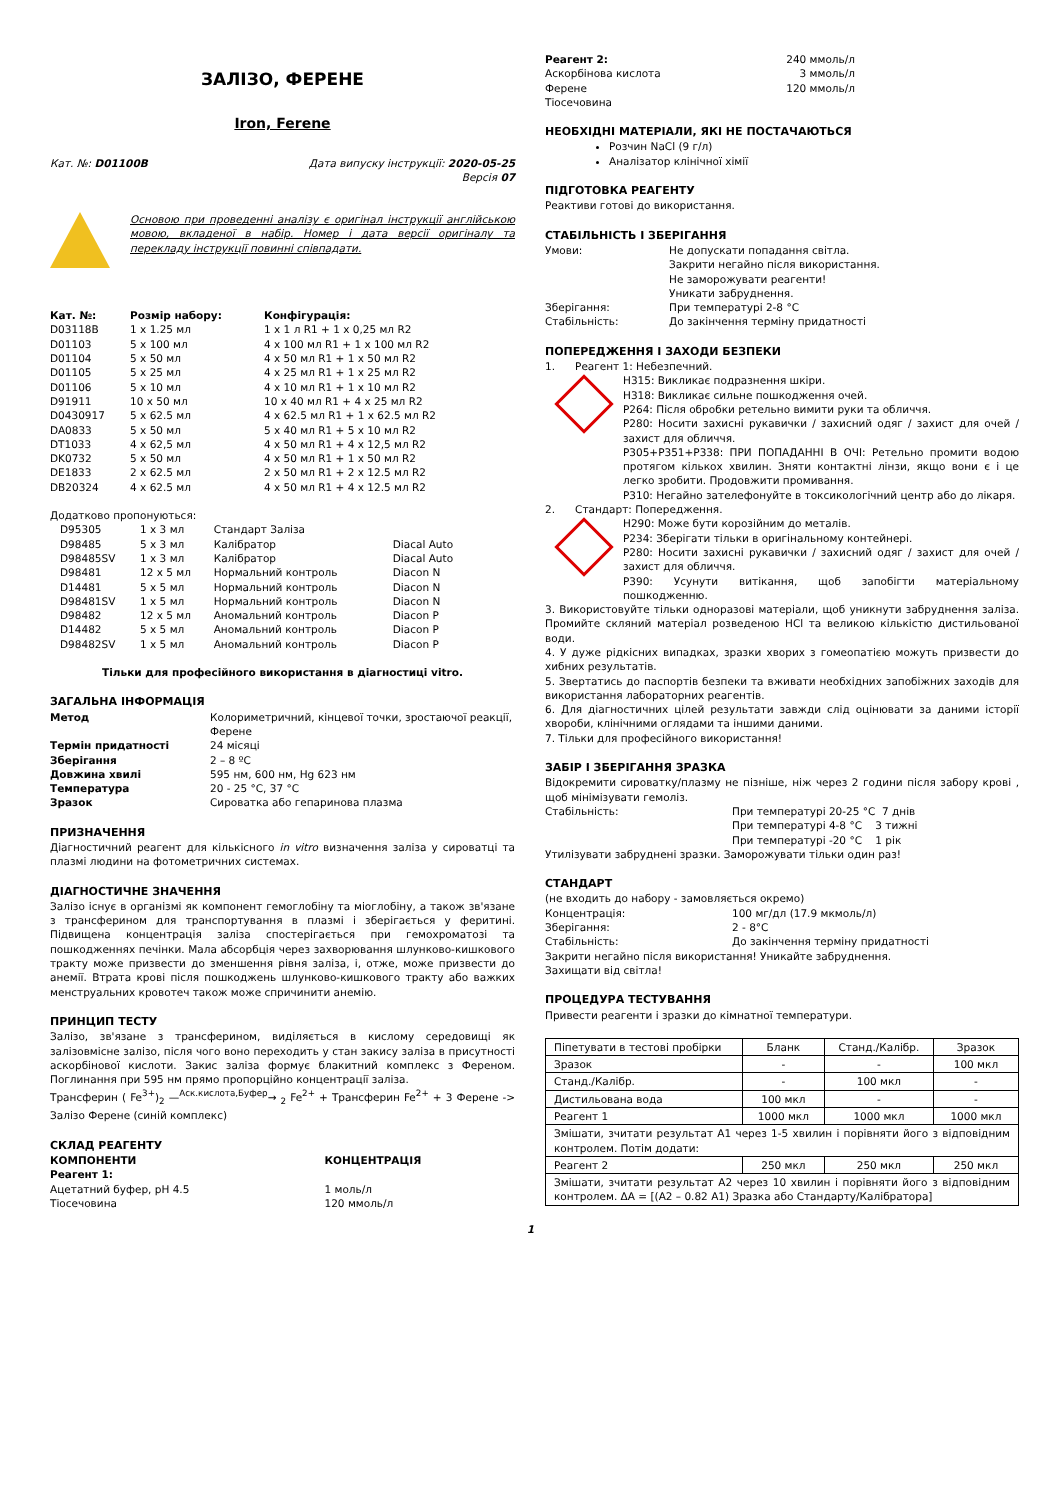ЗАЛІЗО, ФЕРЕНЕ
Iron, Ferene
Кат. №: D01100B Дата випуску інструкції: 2020-05-25
Версія 07
Основою при проведенні аналізу є оригінал інструкції англійською мовою, вкладеної в набір. Номер і дата версії оригіналу та перекладу інструкції повинні співпадати.
| Кат. №: | Розмір набору: | Конфігурація: |
| --- | --- | --- |
| D03118B | 1 x 1.25 мл | 1 x 1 л R1 + 1 x 0,25 мл R2 |
| D01103 | 5 x 100 мл | 4 x 100 мл R1 + 1 x 100 мл R2 |
| D01104 | 5 x 50 мл | 4 x 50 мл R1 + 1 x 50 мл R2 |
| D01105 | 5 x 25 мл | 4 x 25 мл R1 + 1 x 25 мл R2 |
| D01106 | 5 x 10 мл | 4 x 10 мл R1 + 1 x 10 мл R2 |
| D91911 | 10 x 50 мл | 10 x 40 мл R1 + 4 x 25 мл R2 |
| D0430917 | 5 x 62.5 мл | 4 x 62.5 мл R1 + 1 x 62.5 мл R2 |
| DA0833 | 5 x 50 мл | 5 x 40 мл R1 + 5 x 10 мл R2 |
| DT1033 | 4 x 62,5 мл | 4 x 50 мл R1 + 4 x 12,5 мл R2 |
| DK0732 | 5 x 50 мл | 4 x 50 мл R1 + 1 x 50 мл R2 |
| DE1833 | 2 x 62.5 мл | 2 x 50 мл R1 + 2 x 12.5 мл R2 |
| DB20324 | 4 x 62.5 мл | 4 x 50 мл R1 + 4 x 12.5 мл R2 |
Додатково пропонуються:
| D95305 | 1 x 3 мл | Стандарт Заліза | |
| D98485 | 5 x 3 мл | Калібратор | Diacal Auto |
| D98485SV | 1 x 3 мл | Калібратор | Diacal Auto |
| D98481 | 12 x 5 мл | Нормальний контроль | Diacon N |
| D14481 | 5 x 5 мл | Нормальний контроль | Diacon N |
| D98481SV | 1 x 5 мл | Нормальний контроль | Diacon N |
| D98482 | 12 x 5 мл | Аномальний контроль | Diacon P |
| D14482 | 5 x 5 мл | Аномальний контроль | Diacon P |
| D98482SV | 1 x 5 мл | Аномальний контроль | Diacon P |
Тільки для професійного використання в діагностиці vitro.
ЗАГАЛЬНА ІНФОРМАЦІЯ
| Метод | Колориметричний, кінцевої точки, зростаючої реакції, Ферене |
| Термін придатності | 24 місяці |
| Зберігання | 2 – 8 ºC |
| Довжина хвилі | 595 нм, 600 нм, Hg 623 нм |
| Температура | 20 - 25 °C, 37 °C |
| Зразок | Сироватка або гепаринова плазма |
ПРИЗНАЧЕННЯ
Діагностичний реагент для кількісного in vitro визначення заліза у сироватці та плазмі людини на фотометричних системах.
ДІАГНОСТИЧНЕ ЗНАЧЕННЯ
Залізо існує в організмі як компонент гемоглобіну та міоглобіну, а також зв'язане з трансферином для транспортування в плазмі і зберігається у феритині. Підвищена концентрація заліза спостерігається при гемохроматозі та пошкодженнях печінки. Мала абсорбція через захворювання шлунково-кишкового тракту може призвести до зменшення рівня заліза, і, отже, може призвести до анемії. Втрата крові після пошкоджень шлунково-кишкового тракту або важких менструальних кровотеч також може спричинити анемію.
ПРИНЦИП ТЕСТУ
Залізо, зв'язане з трансферином, виділяється в кислому середовищі як залізовмісне залізо, після чого воно переходить у стан закису заліза в присутності аскорбінової кислоти. Закис заліза формує блакитний комплекс з Ференом. Поглинання при 595 нм прямо пропорційно концентрації заліза.
Трансферин ( Fe<sup>3+</sup>)<sub>2</sub> —<sup>Аск.кислота,Буфер</sup>→ <sub>2</sub> Fe<sup>2+</sup> + Трансферин Fe<sup>2+</sup> + 3 Ферене -> Залізо Ференe (синій комплекс)
СКЛАД РЕАГЕНТУ
| КОМПОНЕНТИ | КОНЦЕНТРАЦІЯ |
| --- | --- |
| Реагент 1: | |
| Ацетатний буфер, pH 4.5 | 1 моль/л |
| Тіосечовина | 120 ммоль/л |
| Реагент 2: | 240 ммоль/л |
| Аскорбінова кислота | 3 ммоль/л |
| Ферене | 120 ммоль/л |
| Тіосечовина | |
НЕОБХІДНІ МАТЕРІАЛИ, ЯКІ НЕ ПОСТАЧАЮТЬСЯ
Розчин NaCl (9 г/л)
Аналізатор клінічної хімії
ПІДГОТОВКА РЕАГЕНТУ
Реактиви готові до використання.
СТАБІЛЬНІСТЬ І ЗБЕРІГАННЯ
| Умови: | Не допускати попадання світла. Закрити негайно після використання. Не заморожувати реагенти! Уникати забруднення. |
| Зберігання: | При температурі 2-8 °C |
| Стабільність: | До закінчення терміну придатності |
ПОПЕРЕДЖЕННЯ І ЗАХОДИ БЕЗПЕКИ
1. Реагент 1: Небезпечний.
H315: Викликає подразнення шкіри.
H318: Викликає сильне пошкодження очей.
P264: Після обробки ретельно вимити руки та обличчя.
P280: Носити захисні рукавички / захисний одяг / захист для очей / захист для обличчя.
P305+P351+P338: ПРИ ПОПАДАННІ В ОЧІ: Ретельно промити водою протягом кількох хвилин. Зняти контактні лінзи, якщо вони є і це легко зробити. Продовжити промивання.
P310: Негайно зателефонуйте в токсикологічний центр або до лікаря.
2. Стандарт: Попередження.
H290: Може бути корозійним до металів.
P234: Зберігати тільки в оригінальному контейнері.
P280: Носити захисні рукавички / захисний одяг / захист для очей / захист для обличчя.
P390: Усунути витікання, щоб запобігти матеріальному пошкодженню.
3. Використовуйте тільки одноразові матеріали, щоб уникнути забруднення заліза. Промийте скляний матеріал розведеною HCl та великою кількістю дистильованої води.
4. У дуже рідкісних випадках, зразки хворих з гомеопатією можуть призвести до хибних результатів.
5. Звертатись до паспортів безпеки та вживати необхідних запобіжних заходів для використання лабораторних реагентів.
6. Для діагностичних цілей результати завжди слід оцінювати за даними історії хвороби, клінічними оглядами та іншими даними.
7. Тільки для професійного використання!
ЗАБІР І ЗБЕРІГАННЯ ЗРАЗКА
Відокремити сироватку/плазму не пізніше, ніж через 2 години після забору крові , щоб мінімізувати гемоліз.
| Стабільність: | При температурі 20-25 °C 7 днів При температурі 4-8 °C 3 тижні При температурі -20 °C 1 рік |
Утилізувати забруднені зразки. Заморожувати тільки один раз!
СТАНДАРТ
(не входить до набору - замовляється окремо)
| Концентрація: | 100 мг/дл (17.9 мкмоль/л) |
| Зберігання: | 2 - 8°C |
| Стабільність: | До закінчення терміну придатності |
Закрити негайно після використання! Уникайте забруднення.
Захищати від світла!
ПРОЦЕДУРА ТЕСТУВАННЯ
Привести реагенти і зразки до кімнатної температури.
| Піпетувати в тестові пробірки | Бланк | Станд./Калібр. | Зразок |
| Зразок | - | - | 100 мкл |
| Станд./Калібр. | - | 100 мкл | - |
| Дистильована вода | 100 мкл | - | - |
| Реагент 1 | 1000 мкл | 1000 мкл | 1000 мкл |
| Змішати, зчитати результат A1 через 1-5 хвилин і порівняти його з відповідним контролем. Потім додати: | | | |
| Реагент 2 | 250 мкл | 250 мкл | 250 мкл |
| Змішати, зчитати результат A2 через 10 хвилин і порівняти його з відповідним контролем. ΔA = [(A2 – 0.82 A1) Зразка або Стандарту/Калібратора] | | | |
1